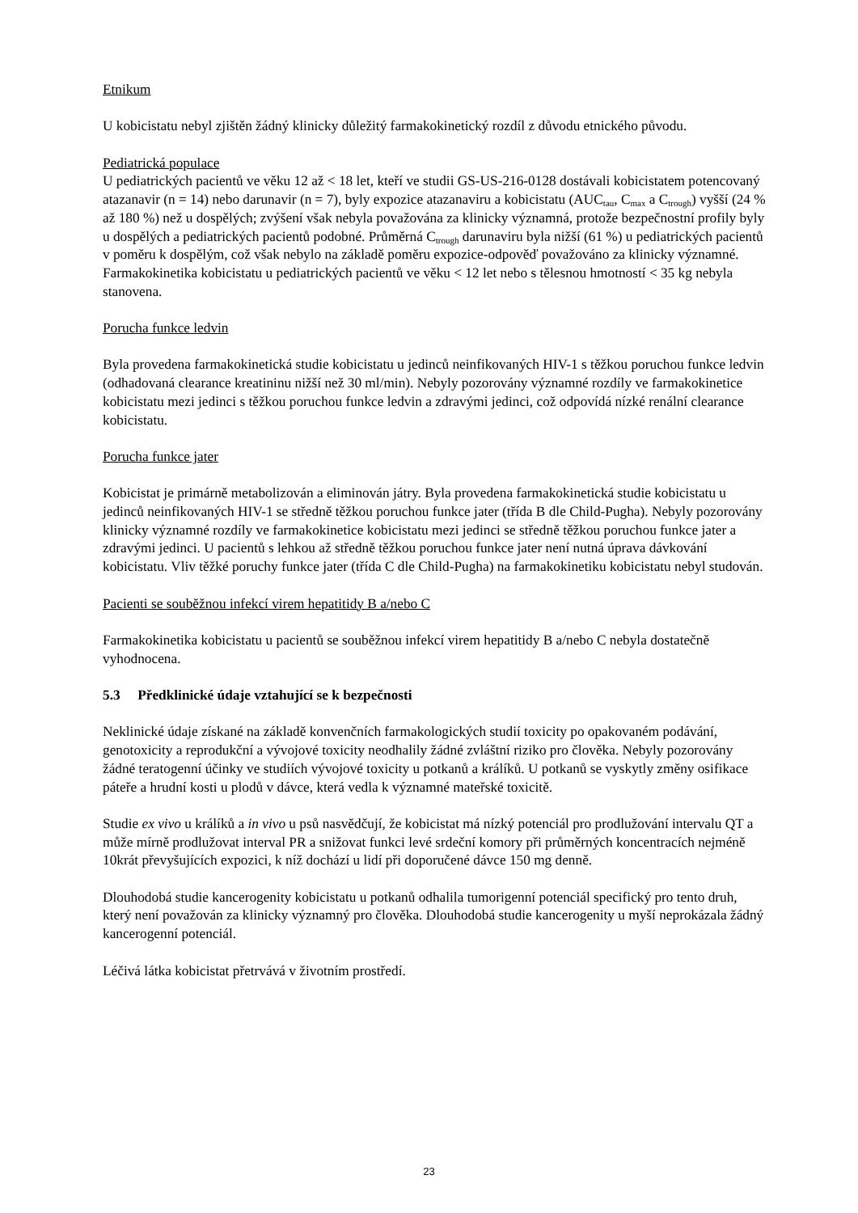Etnikum
U kobicistatu nebyl zjištěn žádný klinicky důležitý farmakokinetický rozdíl z důvodu etnického původu.
Pediatrická populace
U pediatrických pacientů ve věku 12 až < 18 let, kteří ve studii GS-US-216-0128 dostávali kobicistatem potencovaný atazanavir (n = 14) nebo darunavir (n = 7), byly expozice atazanaviru a kobicistatu (AUC<sub>tau</sub>, C<sub>max</sub> a C<sub>trough</sub>) vyšší (24 % až 180 %) než u dospělých; zvýšení však nebyla považována za klinicky významná, protože bezpečnostní profily byly u dospělých a pediatrických pacientů podobné. Průměrná C<sub>trough</sub> darunaviru byla nižší (61 %) u pediatrických pacientů v poměru k dospělým, což však nebylo na základě poměru expozice-odpověď považováno za klinicky významné. Farmakokinetika kobicistatu u pediatrických pacientů ve věku < 12 let nebo s tělesnou hmotností < 35 kg nebyla stanovena.
Porucha funkce ledvin
Byla provedena farmakokinetická studie kobicistatu u jedinců neinfikovaných HIV-1 s těžkou poruchou funkce ledvin (odhadovaná clearance kreatininu nižší než 30 ml/min). Nebyly pozorovány významné rozdíly ve farmakokinetice kobicistatu mezi jedinci s těžkou poruchou funkce ledvin a zdravými jedinci, což odpovídá nízké renální clearance kobicistatu.
Porucha funkce jater
Kobicistat je primárně metabolizován a eliminován játry. Byla provedena farmakokinetická studie kobicistatu u jedinců neinfikovaných HIV-1 se středně těžkou poruchou funkce jater (třída B dle Child-Pugha). Nebyly pozorovány klinicky významné rozdíly ve farmakokinetice kobicistatu mezi jedinci se středně těžkou poruchou funkce jater a zdravými jedinci. U pacientů s lehkou až středně těžkou poruchou funkce jater není nutná úprava dávkování kobicistatu. Vliv těžké poruchy funkce jater (třída C dle Child-Pugha) na farmakokinetiku kobicistatu nebyl studován.
Pacienti se souběžnou infekcí virem hepatitidy B a/nebo C
Farmakokinetika kobicistatu u pacientů se souběžnou infekcí virem hepatitidy B a/nebo C nebyla dostatečně vyhodnocena.
5.3 Předklinické údaje vztahující se k bezpečnosti
Neklinické údaje získané na základě konvenčních farmakologických studií toxicity po opakovaném podávání, genotoxicity a reprodukční a vývojové toxicity neodhalily žádné zvláštní riziko pro člověka. Nebyly pozorovány žádné teratogenní účinky ve studiích vývojové toxicity u potkanů a králíků. U potkanů se vyskytly změny osifikace páteře a hrudní kosti u plodů v dávce, která vedla k významné mateřské toxicitě.
Studie ex vivo u králíků a in vivo u psů nasvědčují, že kobicistat má nízký potenciál pro prodlužování intervalu QT a může mírně prodlužovat interval PR a snižovat funkci levé srdeční komory při průměrných koncentracích nejméně 10krát převyšujících expozici, k níž dochází u lidí při doporučené dávce 150 mg denně.
Dlouhodobá studie kancerogenity kobicistatu u potkanů odhalila tumorigenní potenciál specifický pro tento druh, který není považován za klinicky významný pro člověka. Dlouhodobá studie kancerogenity u myší neprokázala žádný kancerogenní potenciál.
Léčivá látka kobicistat přetrvává v životním prostředí.
23